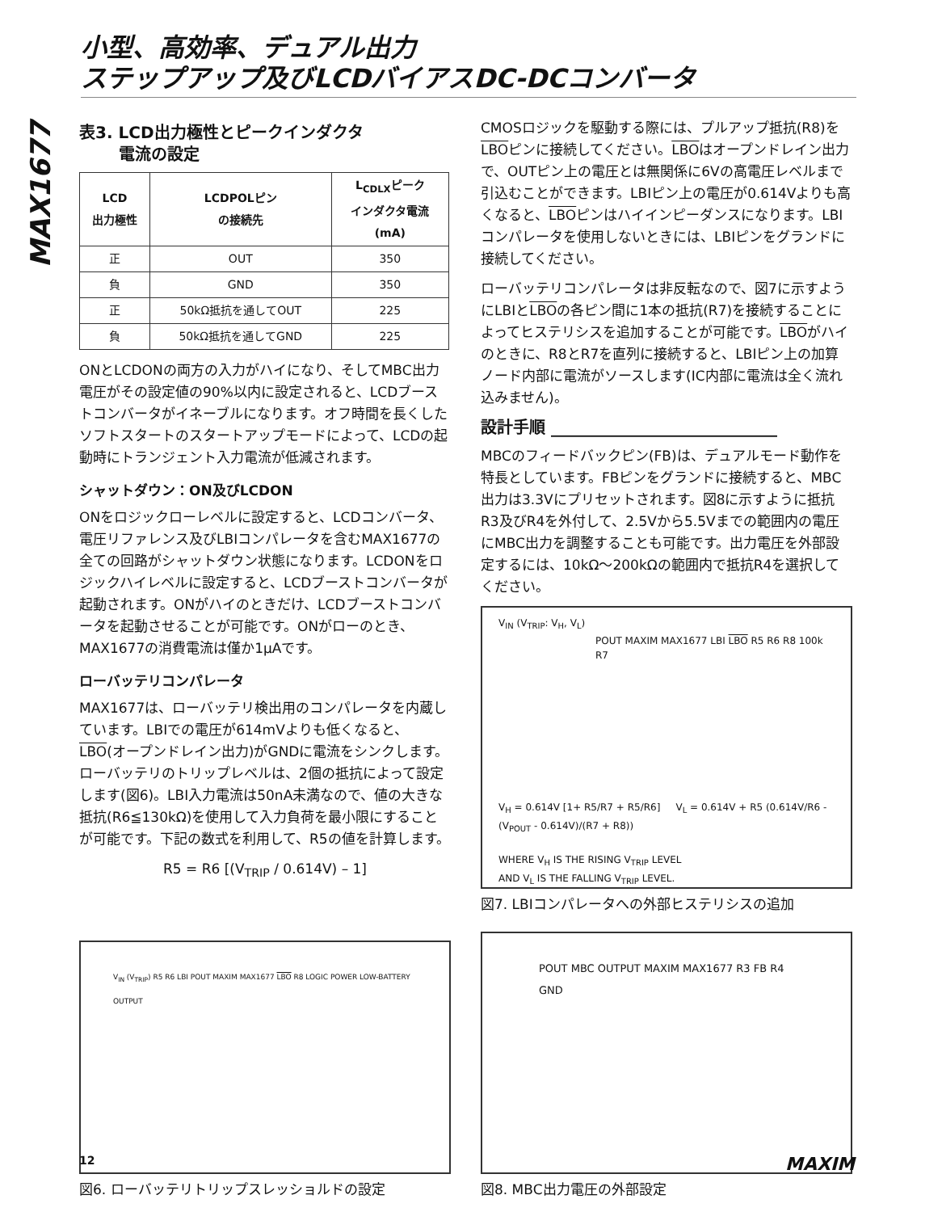小型、高効率、デュアル出力
ステップアップ及びLCDバイアスDC-DCコンバータ
MAX1677
表3. LCD出力極性とピークインダクタ
電流の設定
| LCD 出力極性 | LCDPOLピン の接続先 | L<sub>CDLX</sub>ピーク インダクタ電流 (mA) |
| --- | --- | --- |
| 正 | OUT | 350 |
| 負 | GND | 350 |
| 正 | 50kΩ抵抗を通してOUT | 225 |
| 負 | 50kΩ抵抗を通してGND | 225 |
ONとLCDONの両方の入力がハイになり、そしてMBC出力電圧がその設定値の90%以内に設定されると、LCDブーストコンバータがイネーブルになります。オフ時間を長くしたソフトスタートのスタートアップモードによって、LCDの起動時にトランジェント入力電流が低減されます。
シャットダウン：ON及びLCDON
ONをロジックローレベルに設定すると、LCDコンバータ、電圧リファレンス及びLBIコンパレータを含むMAX1677の全ての回路がシャットダウン状態になります。LCDONをロジックハイレベルに設定すると、LCDブーストコンバータが起動されます。ONがハイのときだけ、LCDブーストコンバータを起動させることが可能です。ONがローのとき、MAX1677の消費電流は僅か1µAです。
ローバッテリコンパレータ
MAX1677は、ローバッテリ検出用のコンパレータを内蔵しています。LBIでの電圧が614mVよりも低くなると、LBO(オープンドレイン出力)がGNDに電流をシンクします。ローバッテリのトリップレベルは、2個の抵抗によって設定します(図6)。LBI入力電流は50nA未満なので、値の大きな抵抗(R6≦130kΩ)を使用して入力負荷を最小限にすることが可能です。下記の数式を利用して、R5の値を計算します。
R5 = R6 [(V<sub>TRIP</sub> / 0.614V) – 1]
V<sub>IN</sub> (V<sub>TRIP</sub>) R5 R6 LBI POUT MAXIM MAX1677 LBO R8 LOGIC POWER LOW-BATTERY OUTPUT
図6. ローバッテリトリップスレッショルドの設定
CMOSロジックを駆動する際には、プルアップ抵抗(R8)をLBOピンに接続してください。LBOはオープンドレイン出力で、OUTピン上の電圧とは無関係に6Vの高電圧レベルまで引込むことができます。LBIピン上の電圧が0.614Vよりも高くなると、LBOピンはハイインピーダンスになります。LBIコンパレータを使用しないときには、LBIピンをグランドに接続してください。
ローバッテリコンパレータは非反転なので、図7に示すようにLBIとLBOの各ピン間に1本の抵抗(R7)を接続することによってヒステリシスを追加することが可能です。LBOがハイのときに、R8とR7を直列に接続すると、LBIピン上の加算ノード内部に電流がソースします(IC内部に電流は全く流れ込みません)。
設計手順 ____________________________
MBCのフィードバックピン(FB)は、デュアルモード動作を特長としています。FBピンをグランドに接続すると、MBC出力は3.3Vにプリセットされます。図8に示すように抵抗R3及びR4を外付して、2.5Vから5.5Vまでの範囲内の電圧にMBC出力を調整することも可能です。出力電圧を外部設定するには、10kΩ～200kΩの範囲内で抵抗R4を選択してください。
V<sub>IN</sub> (V<sub>TRIP</sub>: V<sub>H</sub>, V<sub>L</sub>)
POUT MAXIM MAX1677 LBI LBO R5 R6 R8 100k R7
V<sub>H</sub> = 0.614V [1+ R5/R7 + R5/R6] V<sub>L</sub> = 0.614V + R5 (0.614V/R6 - (V<sub>POUT</sub> - 0.614V)/(R7 + R8))
WHERE V<sub>H</sub> IS THE RISING V<sub>TRIP</sub> LEVEL
AND V<sub>L</sub> IS THE FALLING V<sub>TRIP</sub> LEVEL.
図7. LBIコンパレータへの外部ヒステリシスの追加
POUT MBC OUTPUT MAXIM MAX1677 R3 FB R4 GND
図8. MBC出力電圧の外部設定
12 MAXIM